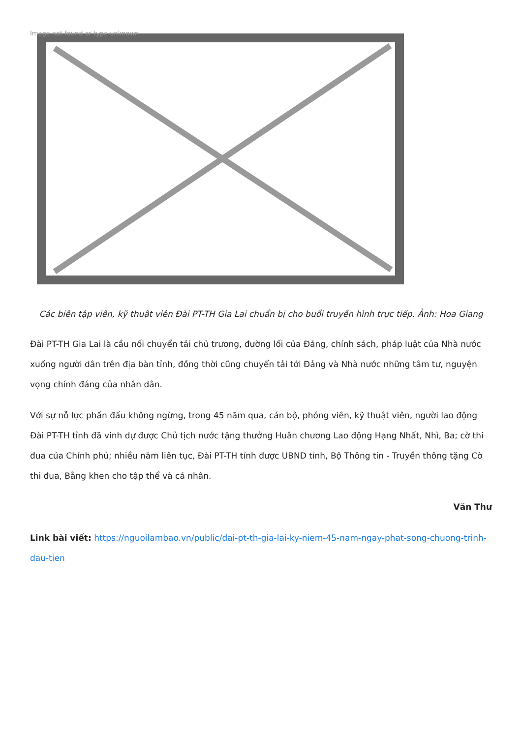Image not found or type unknown
Các biên tập viên, kỹ thuật viên Đài PT-TH Gia Lai chuẩn bị cho buổi truyền hình trực tiếp. Ảnh: Hoa Giang
Đài PT-TH Gia Lai là cầu nối chuyển tải chủ trương, đường lối của Đảng, chính sách, pháp luật của Nhà nước xuống người dân trên địa bàn tỉnh, đồng thời cũng chuyển tải tới Đảng và Nhà nước những tâm tư, nguyện vọng chính đáng của nhân dân.
Với sự nỗ lực phấn đấu không ngừng, trong 45 năm qua, cán bộ, phóng viên, kỹ thuật viên, người lao động Đài PT-TH tỉnh đã vinh dự được Chủ tịch nước tặng thưởng Huân chương Lao động Hạng Nhất, Nhì, Ba; cờ thi đua của Chính phủ; nhiều năm liên tục, Đài PT-TH tỉnh được UBND tỉnh, Bộ Thông tin - Truyền thông tặng Cờ thi đua, Bằng khen cho tập thể và cá nhân.
Văn Thư
Link bài viết: https://nguoilambao.vn/public/dai-pt-th-gia-lai-ky-niem-45-nam-ngay-phat-song-chuong-trinh-dau-tien